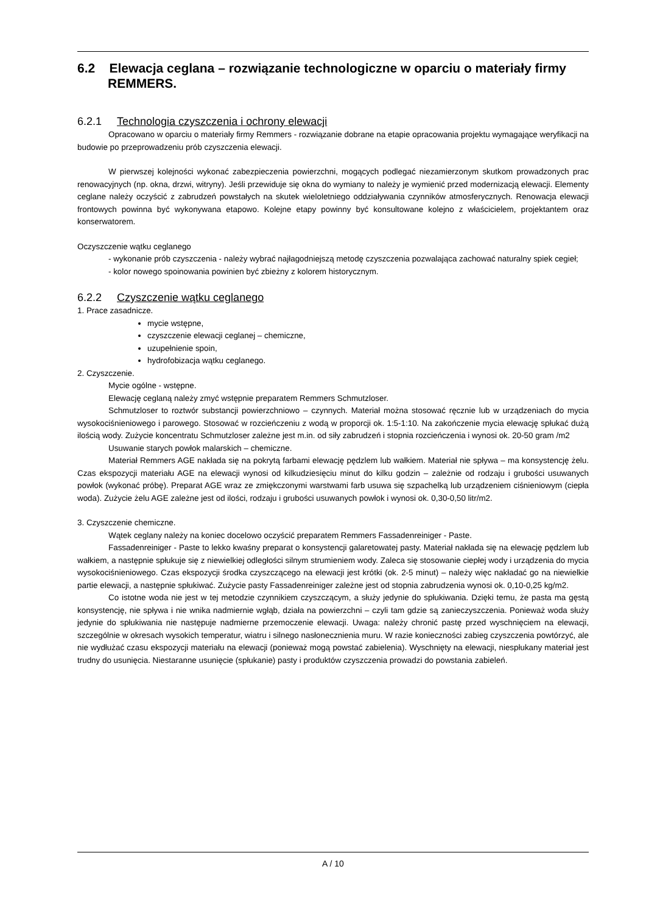6.2 Elewacja ceglana – rozwiązanie technologiczne w oparciu o materiały firmy REMMERS.
6.2.1 Technologia czyszczenia i ochrony elewacji
Opracowano w oparciu o materiały firmy Remmers - rozwiązanie dobrane na etapie opracowania projektu wymagające weryfikacji na budowie po przeprowadzeniu prób czyszczenia elewacji.
W pierwszej kolejności wykonać zabezpieczenia powierzchni, mogących podlegać niezamierzonym skutkom prowadzonych prac renowacyjnych (np. okna, drzwi, witryny). Jeśli przewiduje się okna do wymiany to należy je wymienić przed modernizacją elewacji. Elementy ceglane należy oczyścić z zabrudzeń powstałych na skutek wieloletniego oddziaływania czynników atmosferycznych. Renowacja elewacji frontowych powinna być wykonywana etapowo. Kolejne etapy powinny być konsultowane kolejno z właścicielem, projektantem oraz konserwatorem.
Oczyszczenie wątku ceglanego
- wykonanie prób czyszczenia - należy wybrać najłagodniejszą metodę czyszczenia pozwalająca zachować naturalny spiek cegieł;
- kolor nowego spoinowania powinien być zbieżny z kolorem historycznym.
6.2.2 Czyszczenie wątku ceglanego
1. Prace zasadnicze.
mycie wstępne,
czyszczenie elewacji ceglanej – chemiczne,
uzupełnienie spoin,
hydrofobizacja wątku ceglanego.
2. Czyszczenie.
Mycie ogólne - wstępne.
Elewację ceglaną należy zmyć wstępnie preparatem Remmers Schmutzloser.
Schmutzloser to roztwór substancji powierzchniowo – czynnych. Materiał można stosować ręcznie lub w urządzeniach do mycia wysokociśnieniowego i parowego. Stosować w rozcieńczeniu z wodą w proporcji ok. 1:5-1:10. Na zakończenie mycia elewację spłukać dużą ilością wody. Zużycie koncentratu Schmutzloser zależne jest m.in. od siły zabrudzeń i stopnia rozcieńczenia i wynosi ok. 20-50 gram /m2
Usuwanie starych powłok malarskich – chemiczne.
Materiał Remmers AGE nakłada się na pokrytą farbami elewację pędzlem lub wałkiem. Materiał nie spływa – ma konsystencję żelu. Czas ekspozycji materiału AGE na elewacji wynosi od kilkudziesięciu minut do kilku godzin – zależnie od rodzaju i grubości usuwanych powłok (wykonać próbę). Preparat AGE wraz ze zmiękczonymi warstwami farb usuwa się szpachelką lub urządzeniem ciśnieniowym (ciepła woda). Zużycie żelu AGE zależne jest od ilości, rodzaju i grubości usuwanych powłok i wynosi ok. 0,30-0,50 litr/m2.
3. Czyszczenie chemiczne.
Wątek ceglany należy na koniec docelowo oczyścić preparatem Remmers Fassadenreiniger - Paste.
Fassadenreiniger - Paste to lekko kwaśny preparat o konsystencji galaretowatej pasty. Materiał nakłada się na elewację pędzlem lub wałkiem, a następnie spłukuje się z niewielkiej odległości silnym strumieniem wody. Zaleca się stosowanie ciepłej wody i urządzenia do mycia wysokociśnieniowego. Czas ekspozycji środka czyszczącego na elewacji jest krótki (ok. 2-5 minut) – należy więc nakładać go na niewielkie partie elewacji, a następnie spłukiwać. Zużycie pasty Fassadenreiniger zależne jest od stopnia zabrudzenia wynosi ok. 0,10-0,25 kg/m2.
Co istotne woda nie jest w tej metodzie czynnikiem czyszczącym, a służy jedynie do spłukiwania. Dzięki temu, że pasta ma gęstą konsystencję, nie spływa i nie wnika nadmiernie wgłąb, działa na powierzchni – czyli tam gdzie są zanieczyszczenia. Ponieważ woda służy jedynie do spłukiwania nie następuje nadmierne przemoczenie elewacji. Uwaga: należy chronić pastę przed wyschnięciem na elewacji, szczególnie w okresach wysokich temperatur, wiatru i silnego nasłonecznienia muru. W razie konieczności zabieg czyszczenia powtórzyć, ale nie wydłużać czasu ekspozycji materiału na elewacji (ponieważ mogą powstać zabielenia). Wyschnięty na elewacji, niespłukany materiał jest trudny do usunięcia. Niestaranne usunięcie (spłukanie) pasty i produktów czyszczenia prowadzi do powstania zabieleń.
A / 10